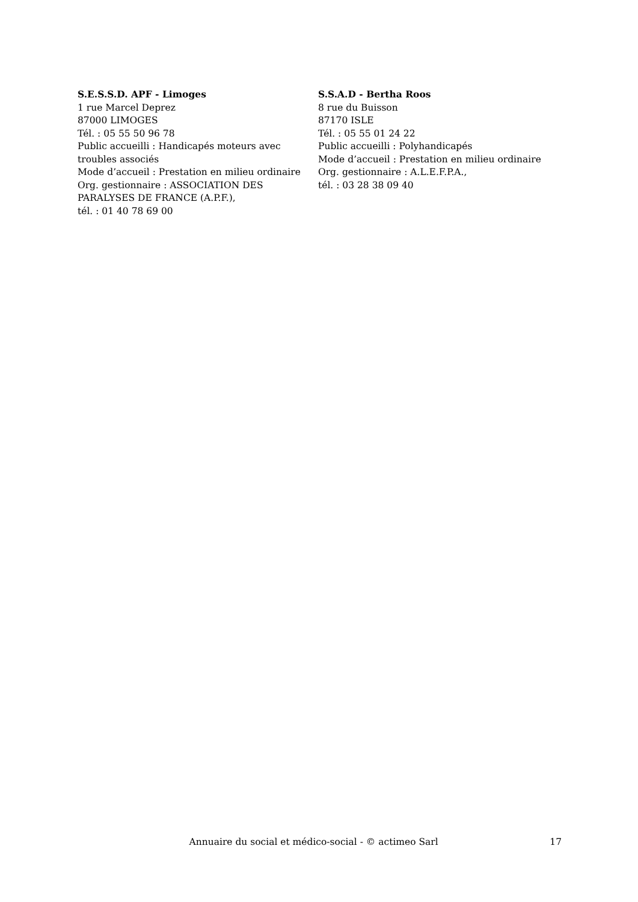S.E.S.S.D. APF - Limoges
1 rue Marcel Deprez
87000 LIMOGES
Tél. : 05 55 50 96 78
Public accueilli : Handicapés moteurs avec troubles associés
Mode d’accueil : Prestation en milieu ordinaire
Org. gestionnaire : ASSOCIATION DES PARALYSES DE FRANCE (A.P.F.),
tél. : 01 40 78 69 00
S.S.A.D - Bertha Roos
8 rue du Buisson
87170 ISLE
Tél. : 05 55 01 24 22
Public accueilli : Polyhandicapés
Mode d’accueil : Prestation en milieu ordinaire
Org. gestionnaire : A.L.E.F.P.A.,
tél. : 03 28 38 09 40
Annuaire du social et médico-social - © actimeo Sarl 17